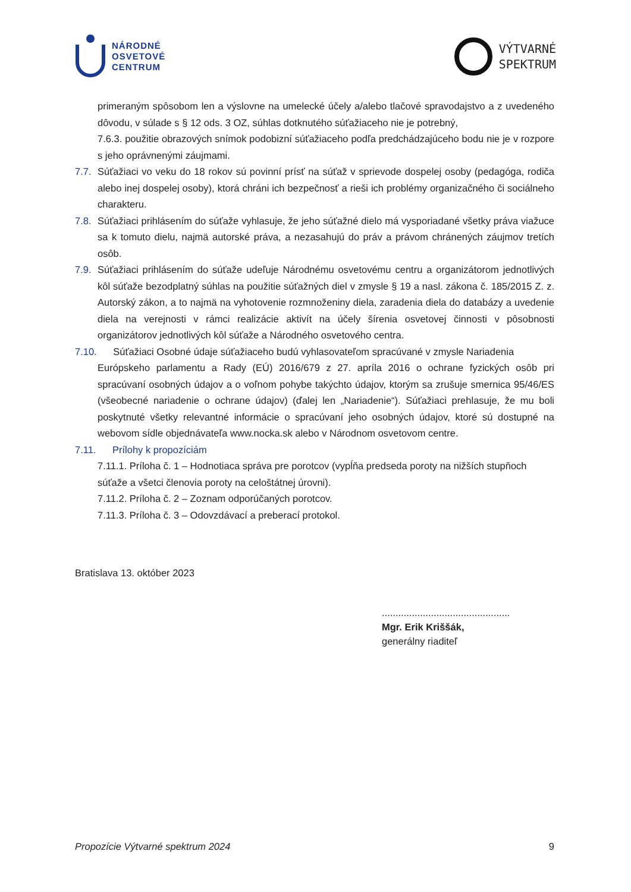NÁRODNÉ
OSVETOVÉ
CENTRUM
VÝTVARNÉ
SPEKTRUM
primeraným spôsobom len a výslovne na umelecké účely a/alebo tlačové spravodajstvo a z uvedeného dôvodu, v súlade s § 12 ods. 3 OZ, súhlas dotknutého súťažiaceho nie je potrebný,
7.6.3. použitie obrazových snímok podobizní súťažiaceho podľa predchádzajúceho bodu nie je v rozpore s jeho oprávnenými záujmami.
7.7. Súťažiaci vo veku do 18 rokov sú povinní prísť na súťaž v sprievode dospelej osoby (pedagóga, rodiča alebo inej dospelej osoby), ktorá chráni ich bezpečnosť a rieši ich problémy organizačného či sociálneho charakteru.
7.8. Súťažiaci prihlásením do súťaže vyhlasuje, že jeho súťažné dielo má vysporiadané všetky práva viažuce sa k tomuto dielu, najmä autorské práva, a nezasahujú do práv a právom chránených záujmov tretích osôb.
7.9. Súťažiaci prihlásením do súťaže udeľuje Národnému osvetovému centru a organizátorom jednotlivých kôl súťaže bezodplatný súhlas na použitie súťažných diel v zmysle § 19 a nasl. zákona č. 185/2015 Z. z. Autorský zákon, a to najmä na vyhotovenie rozmnoženiny diela, zaradenia diela do databázy a uvedenie diela na verejnosti v rámci realizácie aktivít na účely šírenia osvetovej činnosti v pôsobnosti organizátorov jednotlivých kôl súťaže a Národného osvetového centra.
7.10. Súťažiaci Osobné údaje súťažiaceho budú vyhlasovateľom spracúvané v zmysle Nariadenia
Európskeho parlamentu a Rady (EÚ) 2016/679 z 27. apríla 2016 o ochrane fyzických osôb pri spracúvaní osobných údajov a o voľnom pohybe takýchto údajov, ktorým sa zrušuje smernica 95/46/ES (všeobecné nariadenie o ochrane údajov) (ďalej len „Nariadenie“). Súťažiaci prehlasuje, že mu boli poskytnuté všetky relevantné informácie o spracúvaní jeho osobných údajov, ktoré sú dostupné na webovom sídle objednávateľa www.nocka.sk alebo v Národnom osvetovom centre.
7.11. Prílohy k propozíciám
7.11.1. Príloha č. 1 – Hodnotiaca správa pre porotcov (vypĺňa predseda poroty na nižších stupňoch súťaže a všetci členovia poroty na celoštátnej úrovni).
7.11.2. Príloha č. 2 – Zoznam odporúčaných porotcov.
7.11.3. Príloha č. 3 – Odovzdávací a preberací protokol.
Bratislava 13. október 2023
...............................................
Mgr. Erik Kriššák,
generálny riaditeľ
Propozície Výtvarné spektrum 2024 9